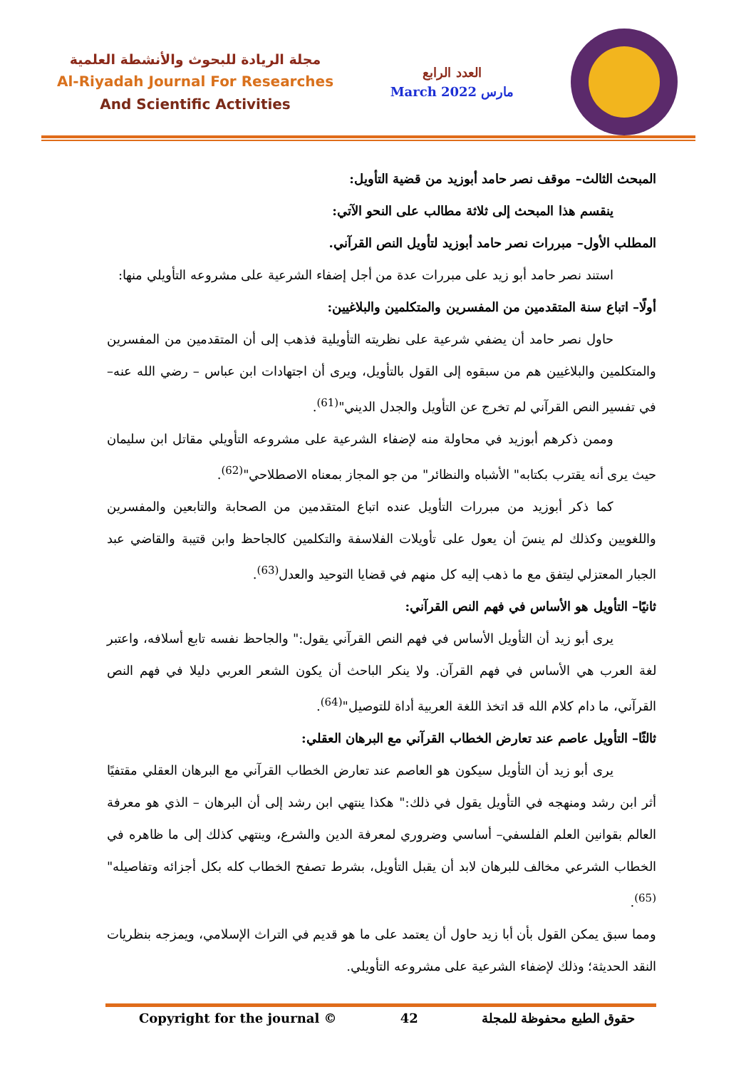مجلة الريادة للبحوث والأنشطة العلمية
Al-Riyadah Journal For Researches
And Scientific Activities
العدد الرابع
March 2022 مارس
المبحث الثالث– موقف نصر حامد أبوزيد من قضية التأويل:
ينقسم هذا المبحث إلى ثلاثة مطالب على النحو الآتي:
المطلب الأول– مبررات نصر حامد أبوزيد لتأويل النص القرآني.
استند نصر حامد أبو زيد على مبررات عدة من أجل إضفاء الشرعية على مشروعه التأويلي منها:
أولًا– اتباع سنة المتقدمين من المفسرين والمتكلمين والبلاغيين:
حاول نصر حامد أن يضفي شرعية على نظريته التأويلية فذهب إلى أن المتقدمين من المفسرين والمتكلمين والبلاغيين هم من سبقوه إلى القول بالتأويل، ويرى أن اجتهادات ابن عباس – رضي الله عنه– في تفسير النص القرآني لم تخرج عن التأويل والجدل الديني"<sup>(61)</sup>.
وممن ذكرهم أبوزيد في محاولة منه لإضفاء الشرعية على مشروعه التأويلي مقاتل ابن سليمان حيث يرى أنه يقترب بكتابه" الأشباه والنظائر" من جو المجاز بمعناه الاصطلاحي"<sup>(62)</sup>.
كما ذكر أبوزيد من مبررات التأويل عنده اتباع المتقدمين من الصحابة والتابعين والمفسرين واللغويين وكذلك لم ينسَ أن يعول على تأويلات الفلاسفة والتكلمين كالجاحظ وابن قتيبة والقاضي عبد الجبار المعتزلي ليتفق مع ما ذهب إليه كل منهم في قضايا التوحيد والعدل<sup>(63)</sup>.
ثانيًا– التأويل هو الأساس في فهم النص القرآني:
يرى أبو زيد أن التأويل الأساس في فهم النص القرآني يقول:" والجاحظ نفسه تابع أسلافه، واعتبر لغة العرب هي الأساس في فهم القرآن. ولا ينكر الباحث أن يكون الشعر العربي دليلا في فهم النص القرآني، ما دام كلام الله قد اتخذ اللغة العربية أداة للتوصيل"<sup>(64)</sup>.
ثالثًا– التأويل عاصم عند تعارض الخطاب القرآني مع البرهان العقلي:
يرى أبو زيد أن التأويل سيكون هو العاصم عند تعارض الخطاب القرآني مع البرهان العقلي مقتفيًا أثر ابن رشد ومنهجه في التأويل يقول في ذلك:" هكذا ينتهي ابن رشد إلى أن البرهان – الذي هو معرفة العالم بقوانين العلم الفلسفي– أساسي وضروري لمعرفة الدين والشرع، وينتهي كذلك إلى ما ظاهره في الخطاب الشرعي مخالف للبرهان لابد أن يقبل التأويل، بشرط تصفح الخطاب كله بكل أجزائه وتفاصيله"<sup>(65)</sup>.
ومما سبق يمكن القول بأن أبا زيد حاول أن يعتمد على ما هو قديم في التراث الإسلامي، ويمزجه بنظريات النقد الحديثة؛ وذلك لإضفاء الشرعية على مشروعه التأويلي.
Copyright for the journal © 42 حقوق الطبع محفوظة للمجلة